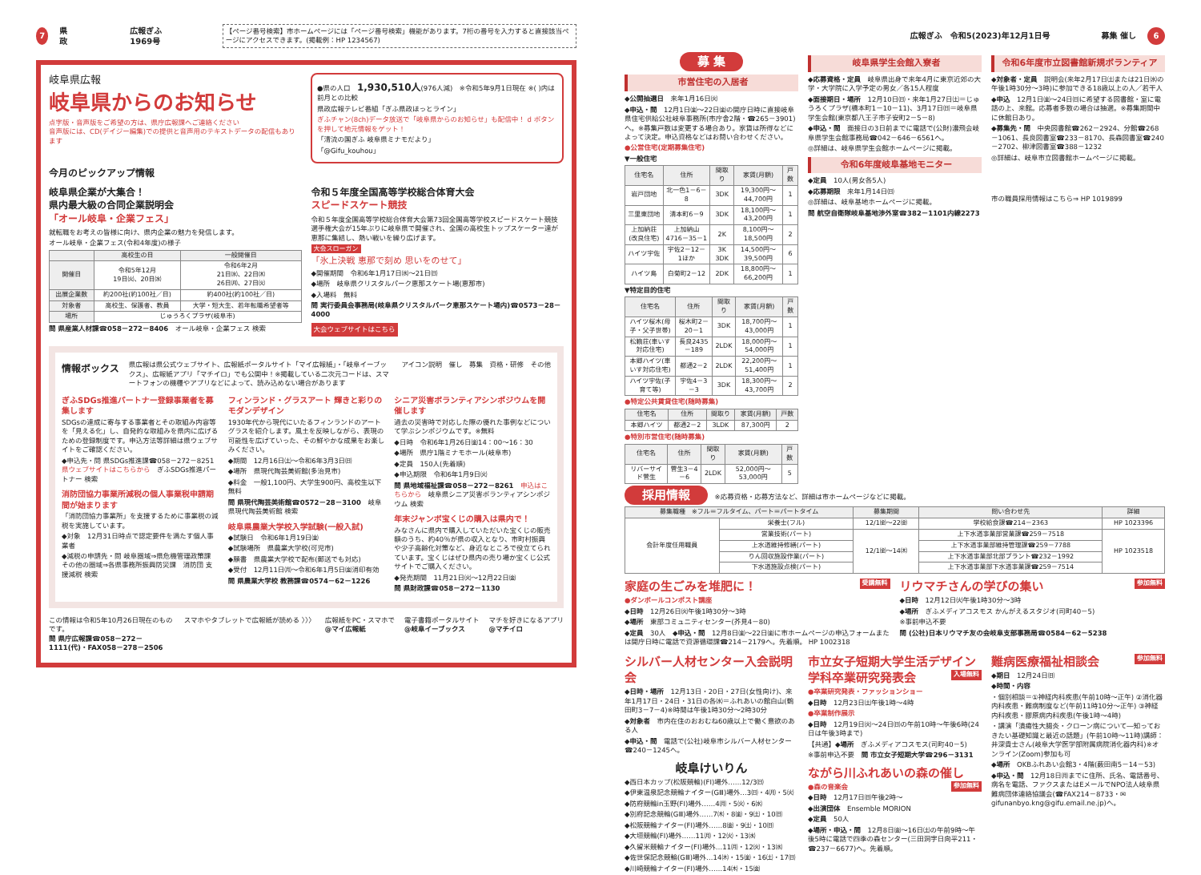7 県政 広報ぎふ　1969号 【ページ番号検索】市ホームページには「ページ番号検索」機能があります。7桁の番号を入力すると直接該当ページにアクセスできます。(掲載例：HP 1234567)
岐阜県広報
岐阜県からのお知らせ
点字版・音声版をご希望の方は、県庁広報課へご連絡ください
音声版には、CD(デイジー編集)での提供と音声用のテキストデータの配信もあります
●県の人口　1,930,510人(976人減)　※令和5年9月1日現在 ※( )内は前月との比較
県政広報テレビ番組「ぎふ県政ほっとライン」
ぎふチャン(8ch)データ放送で「岐阜県からのお知らせ」も配信中！ d ボタンを押して地元情報をゲット！
「清流の国ぎふ 岐阜県ミナモだより」
「@Gifu_kouhou」
今月のピックアップ情報
岐阜県企業が大集合！
県内最大級の合同企業説明会
「オール岐阜・企業フェス」
就転職をお考えの皆様に向け、県内企業の魅力を発信します。
オール岐阜・企業フェス(令和4年度)の様子
| | 高校生の日 | 一般開催日 |
| --- | --- | --- |
| 開催日 | 令和5年12月 19日㈫、20日㈬ | 令和6年2月 21日㈬、22日㈭ 26日㈪、27日㈫ |
| 出展企業数 | 約200社(約100社／日) | 約400社(約100社／日) |
| 対象者 | 高校生、保護者、教員 | 大学・短大生、若年転職希望者等 |
| 場所 | じゅうろくプラザ(岐阜市) | |
問 県産業人材課☎058－272－8406　オール岐阜・企業フェス 検索
令和５年度全国高等学校総合体育大会
スピードスケート競技
令和５年度全国高等学校総合体育大会第73回全国高等学校スピードスケート競技選手権大会が15年ぶりに岐阜県で開催され、全国の高校生トップスケーター達が恵那に集結し、熱い戦いを繰り広げます。
大会スローガン
「氷上決戦 恵那で刻め 思いをのせて」
◆開催期間　令和6年1月17日㈬～21日㈰
◆場所　岐阜県クリスタルパーク恵那スケート場(恵那市)
◆入場料　無料
問 実行委員会事務局(岐阜県クリスタルパーク恵那スケート場内)☎0573－28－4000
大会ウェブサイトはこちら
情報ボックス
県広報は県公式ウェブサイト、広報紙ポータルサイト「マイ広報紙」・「岐阜イーブックス」、広報紙アプリ「マチイロ」でも公開中！※掲載している二次元コードは、スマートフォンの機種やアプリなどによって、読み込めない場合があります
アイコン説明　催し　募集　資格・研修　その他
ぎふSDGs推進パートナー登録事業者を募集します
SDGsの達成に寄与する事業者とその取組み内容等を「見える化」し、自発的な取組みを県内に広げるための登録制度です。申込方法等詳細は県ウェブサイトをご確認ください。
◆申込先・問 県SDGs推進課☎058－272－8251　県ウェブサイトはこちらから　ぎふSDGs推進パートナー 検索
消防団協力事業所減税の個人事業税申請期間が始まります
「消防団協力事業所」を支援するために事業税の減税を実施しています。
◆対象　12月31日時点で認定要件を満たす個人事業者
◆減税の申請先・問 岐阜圏域⇒県危機管理政策課　その他の圏域⇒各県事務所振興防災課　消防団 支援減税 検索
フィンランド・グラスアート 輝きと彩りのモダンデザイン
1930年代から現代にいたるフィンランドのアートグラスを紹介します。風土を反映しながら、表現の可能性を広げていった、その鮮やかな成果をお楽しみください。
◆期間　12月16日㈯～令和6年3月3日㈰
◆場所　県現代陶芸美術館(多治見市)
◆料金　一般1,100円、大学生900円、高校生以下無料
問 県現代陶芸美術館☎0572－28－3100　岐阜県現代陶芸美術館 検索
岐阜県農業大学校入学試験(一般入試)
◆試験日　令和6年1月19日㈮
◆試験場所　県農業大学校(可児市)
◆願書　県農業大学校で配布(郵送でも対応)
◆受付　12月11日㈪～令和6年1月5日㈮消印有効
問 県農業大学校 教務課☎0574－62－1226
シニア災害ボランティアシンポジウムを開催します
過去の災害時で対応した際の優れた事例などについて学ぶシンポジウムです。※無料
◆日時　令和6年1月26日㈮14：00～16：30
◆場所　県庁1階ミナモホール(岐阜市)
◆定員　150人(先着順)
◆申込期限　令和6年1月9日㈫
問 県地域福祉課☎058－272－8261　申込はこちらから　岐阜県シニア災害ボランティアシンポジウム 検索
年末ジャンボ宝くじの購入は県内で！
みなさんに県内で購入していただいた宝くじの販売額のうち、約40％が県の収入となり、市町村振興や少子高齢化対策など、身近なところで役立てられています。宝くじはぜひ県内の売り場か宝くじ公式サイトでご購入ください。
◆発売期間　11月21日㈫～12月22日㈮
問 県財政課☎058－272－1130
この情報は令和5年10月26日現在のものです。
問 県庁広報課☎058－272－1111(代)・FAX058－278－2506
スマホやタブレットで広報紙が読める 〉〉〉
広報紙をPC・スマホで
@マイ広報紙
電子書籍ポータルサイト
@岐阜イーブックス
マチを好きになるアプリ
@マチイロ
広報ぎふ　令和5(2023)年12月1日号 募集 催し 6
募 集
市営住宅の入居者
◆公開抽選日　来年1月16日㈫
◆申込・問　12月1日㈮～22日㈮の開庁日時に直接岐阜県住宅供給公社岐阜事務所(市庁舎2階・☎265－3901)へ。※募集戸数は変更する場合あり。家賃は所得などによって決定。申込資格などはお問い合わせください。
●公営住宅(定期募集住宅)
▼一般住宅
| 住宅名 | 住所 | 間取り | 家賃(月額) | 戸数 |
| --- | --- | --- | --- | --- |
| 岩戸団地 | 北一色1－6－8 | 3DK | 19,300円～44,700円 | 1 |
| 三里東団地 | 清本町6－9 | 3DK | 18,100円～43,200円 | 1 |
| 上加納荘(改良住宅) | 上加納山4716－35－1 | 2K | 8,100円～18,500円 | 2 |
| ハイツ宇佐 | 宇佐2－12－1ほか | 3K 3DK | 14,500円～39,500円 | 6 |
| ハイツ島 | 白菊町2－12 | 2DK | 18,800円～66,200円 | 1 |
▼特定目的住宅
| 住宅名 | 住所 | 間取り | 家賃(月額) | 戸数 |
| --- | --- | --- | --- | --- |
| ハイツ桜木(母子・父子世帯) | 桜木町2－20－1 | 3DK | 18,700円～43,000円 | 1 |
| 松籟荘(車いす対応住宅) | 長良2435－189 | 2LDK | 18,000円～54,000円 | 1 |
| 本郷ハイツ(車いす対応住宅) | 都通2－2 | 2LDK | 22,200円～51,400円 | 1 |
| ハイツ宇佐(子育て等) | 宇佐4－3－3 | 3DK | 18,300円～43,700円 | 2 |
●特定公共賃貸住宅(随時募集)
| 住宅名 | 住所 | 間取り | 家賃(月額) | 戸数 |
| --- | --- | --- | --- | --- |
| 本郷ハイツ | 都通2－2 | 3LDK | 87,300円 | 2 |
●特別市営住宅(随時募集)
| 住宅名 | 住所 | 間取り | 家賃(月額) | 戸数 |
| --- | --- | --- | --- | --- |
| リバーサイド菅生 | 菅生3－4－6 | 2LDK | 52,000円～53,000円 | 5 |
岐阜県学生会館入寮者
◆応募資格・定員　岐阜県出身で来年4月に東京近郊の大学・大学院に入学予定の男女／各15人程度
◆面接期日・場所　12月10日㈰・来年1月27日㈯＝じゅうろくプラザ(橋本町1－10－11)、3月17日㈰＝岐阜県学生会館(東京都八王子市子安町2－5－8)
◆申込・問　面接日の3日前までに電話で(公財)濃飛会岐阜県学生会館事務局☎042－646－6561へ。
◎詳細は、岐阜県学生会館ホームページに掲載。
令和6年度岐阜基地モニター
◆定員　10人(男女各5人)
◆応募期限　来年1月14日㈰
◎詳細は、岐阜基地ホームページに掲載。
問 航空自衛隊岐阜基地渉外室☎382－1101内線2273
令和6年度市立図書館新規ボランティア
◆対象者・定員　説明会(来年2月17日㈯または21日㈬の午後1時30分～3時)に参加できる18歳以上の人／若干人
◆申込　12月1日㈮～24日㈰に希望する図書館・室に電話の上、来館。応募者多数の場合は抽選。※募集期間中に休館日あり。
◆募集先・問　中央図書館☎262－2924、分館☎268－1061、長良図書室☎233－8170、長森図書室☎240－2702、柳津図書室☎388－1232
◎詳細は、岐阜市立図書館ホームページに掲載。
市の職員採用情報はこちら⇒ HP 1019899
採用情報　※応募資格・応募方法など、詳細は市ホームページなどに掲載。
| 募集職種 ※フル＝フルタイム、パート＝パートタイム | | 募集期間 | 問い合わせ先 | 詳細 |
| --- | --- | --- | --- | --- |
| 会計年度任用職員 | 栄養士(フル) | 12/1㈮～22㈮ | 学校給食課☎214－2363 | HP 1023396 |
| | 営業技術(パート) | 12/1㈮～14㈭ | 上下水道事業部営業課☎259－7518 | HP 1023518 |
| | 上水道維持修繕(パート) | | 上下水道事業部維持管理課☎259－7788 | |
| | りん回収施設作業(パート) | | 上下水道事業部北部プラント☎232－1992 | |
| | 下水道施設点検(パート) | | 上下水道事業部下水道事業課☎259－7514 | |
家庭の生ごみを堆肥に！ 受講無料
●ダンボールコンポスト講座
◆日時　12月26日㈫午後1時30分～3時
◆場所　東部コミュニティセンター(芥見4－80)
◆定員　30人　◆申込・問　12月8日㈮～22日㈮に市ホームページの申込フォームまたは開庁日時に電話で資源循環課☎214－2179へ。先着順。 HP 1002318
リウマチさんの学びの集い 参加無料
◆日時　12月12日㈫午後1時30分～3時
◆場所　ぎふメディアコスモス かんがえるスタジオ(司町40－5)
※事前申込不要
問 (公社)日本リウマチ友の会岐阜支部事務局☎0584－62－5238
シルバー人材センター入会説明会
◆日時・場所　12月13日・20日・27日(女性向け)、来年1月17日・24日・31日の各㈬＝ふれあいの館白山(鶴田町3－7－4)※時間は午後1時30分～2時30分
◆対象者　市内在住のおおむね60歳以上で働く意欲のある人
◆申込・問　電話で(公社)岐阜市シルバー人材センター☎240－1245へ。
岐阜けいりん
◆西日本カップ(松阪競輪)(FⅠ)場外……12/3㈰
◆伊東温泉記念競輪ナイター(GⅢ)場外…3㈰・4㈪・5㈫
◆防府競輪in玉野(FⅠ)場外……4㈪・5㈫・6㈬
◆別府記念競輪(GⅢ)場外……7㈭・8㈮・9㈯・10㈰
◆松阪競輪ナイター(FⅠ)場外……8㈮・9㈯・10㈰
◆大垣競輪(FⅠ)場外……11㈪・12㈫・13㈬
◆久留米競輪ナイター(FⅠ)場外…11㈪・12㈫・13㈬
◆佐世保記念競輪(GⅢ)場外…14㈭・15㈮・16㈯・17㈰
◆川崎競輪ナイター(FⅠ)場外……14㈭・15㈮
市立女子短期大学生活デザイン学科卒業研究発表会 入場無料
●卒業研究発表・ファッションショー
◆日時　12月23日㈯午後1時～4時
●卒業制作展示
◆日時　12月19日㈫～24日㈰の午前10時～午後6時(24日は午後3時まで)
【共通】◆場所　ぎふメディアコスモス(司町40－5)
※事前申込不要　問 市立女子短期大学☎296－3131
ながら川ふれあいの森の催し 参加無料
●森の音楽会
◆日時　12月17日㈰午後2時～
◆出演団体　Ensemble MORION
◆定員　50人
◆場所・申込・問　12月8日㈮～16日㈯の午前9時～午後5時に電話で四季の森センター(三田洞字日向平211・☎237－6677)へ。先着順。
難病医療福祉相談会 参加無料
◆期日　12月24日㈰
◆時間・内容
・個別相談＝①神経内科疾患(午前10時～正午) ②消化器内科疾患・難病制度など(午前11時10分～正午) ③神経内科疾患・膠原病内科疾患(午後1時～4時)
・講演「潰瘍性大腸炎・クローン病について―知っておきたい基礎知識と最近の話題」(午前10時～11時)講師：井深貴士さん(岐阜大学医学部附属病院消化器内科)※オンライン(Zoom)参加も可
◆場所　OKBふれあい会館3・4階(薮田南5－14－53)
◆申込・問　12月18日㈪までに住所、氏名、電話番号、病名を電話、ファクスまたはEメールでNPO法人岐阜県難病団体連絡協議会(☎FAX214－8733・✉gifunanbyo.kng@gifu.email.ne.jp)へ。